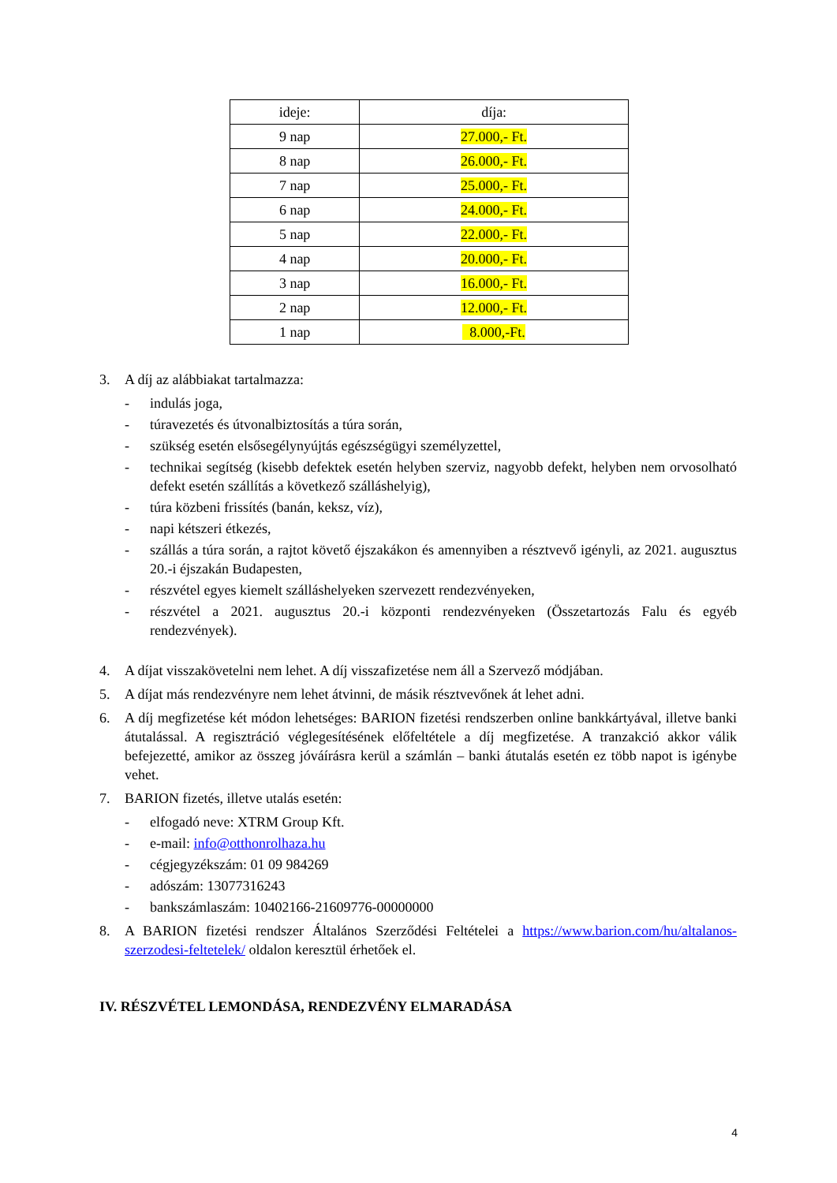| ideje: | díja: |
| 9 nap | 27.000,- Ft. |
| 8 nap | 26.000,- Ft. |
| 7 nap | 25.000,- Ft. |
| 6 nap | 24.000,- Ft. |
| 5 nap | 22.000,- Ft. |
| 4 nap | 20.000,- Ft. |
| 3 nap | 16.000,- Ft. |
| 2 nap | 12.000,- Ft. |
| 1 nap | 8.000,-Ft. |
3. A díj az alábbiakat tartalmazza:
- indulás joga,
- túravezetés és útvonalbiztosítás a túra során,
- szükség esetén elsősegélynyújtás egészségügyi személyzettel,
- technikai segítség (kisebb defektek esetén helyben szerviz, nagyobb defekt, helyben nem orvosolható defekt esetén szállítás a következő szálláshelyig),
- túra közbeni frissítés (banán, keksz, víz),
- napi kétszeri étkezés,
- szállás a túra során, a rajtot követő éjszakákon és amennyiben a résztvevő igényli, az 2021. augusztus 20.-i éjszakán Budapesten,
- részvétel egyes kiemelt szálláshelyeken szervezett rendezvényeken,
- részvétel a 2021. augusztus 20.-i központi rendezvényeken (Összetartozás Falu és egyéb rendezvények).
4. A díjat visszakövetelni nem lehet. A díj visszafizetése nem áll a Szervező módjában.
5. A díjat más rendezvényre nem lehet átvinni, de másik résztvevőnek át lehet adni.
6. A díj megfizetése két módon lehetséges: BARION fizetési rendszerben online bankkártyával, illetve banki átutalással. A regisztráció véglegesítésének előfeltétele a díj megfizetése. A tranzakció akkor válik befejezetté, amikor az összeg jóváírásra kerül a számlán – banki átutalás esetén ez több napot is igénybe vehet.
7. BARION fizetés, illetve utalás esetén:
- elfogadó neve: XTRM Group Kft.
- e-mail: info@otthonrolhaza.hu
- cégjegyzékszám: 01 09 984269
- adószám: 13077316243
- bankszámlaszám: 10402166-21609776-00000000
8. A BARION fizetési rendszer Általános Szerződési Feltételei a https://www.barion.com/hu/altalanos-szerzodesi-feltetelek/ oldalon keresztül érhetőek el.
IV. RÉSZVÉTEL LEMONDÁSA, RENDEZVÉNY ELMARADÁSA
4